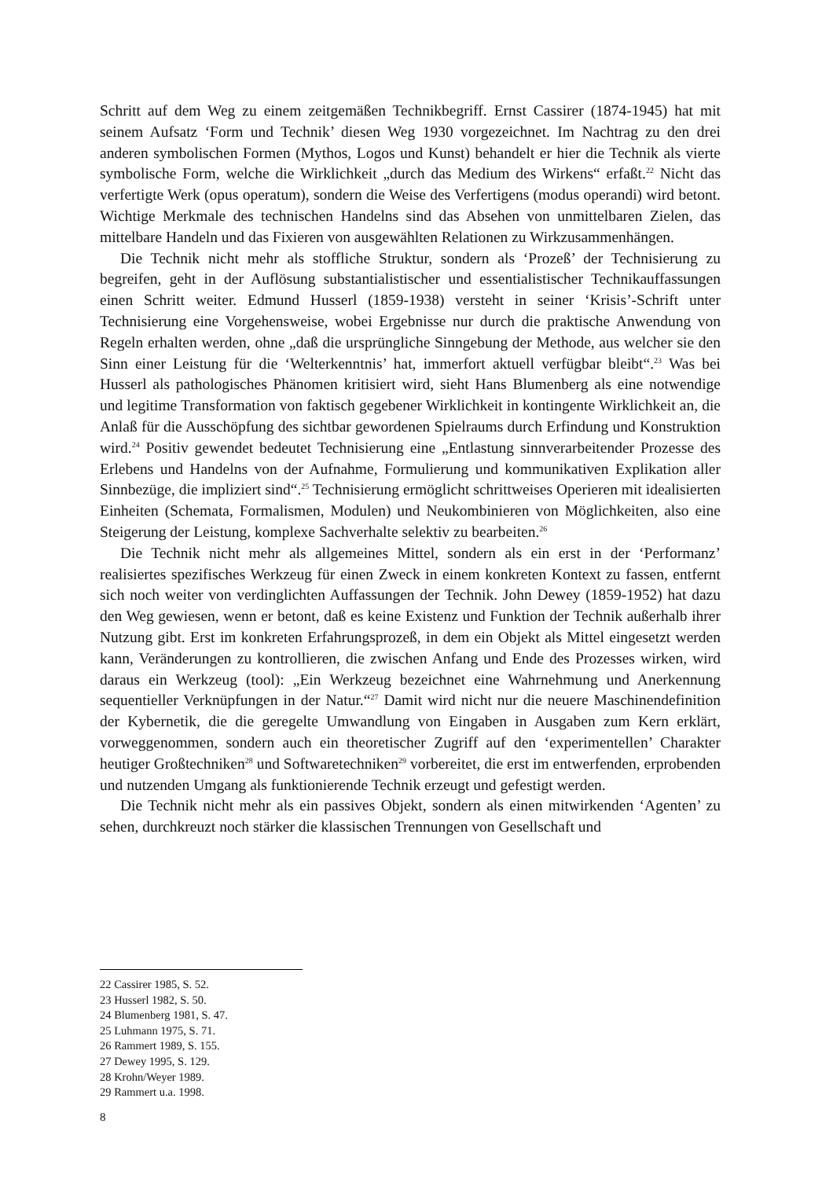Schritt auf dem Weg zu einem zeitgemäßen Technikbegriff. Ernst Cassirer (1874-1945) hat mit seinem Aufsatz ‘Form und Technik’ diesen Weg 1930 vorgezeichnet. Im Nachtrag zu den drei anderen symbolischen Formen (Mythos, Logos und Kunst) behandelt er hier die Technik als vierte symbolische Form, welche die Wirklichkeit „durch das Medium des Wirkens“ erfaßt.<sup>22</sup> Nicht das verfertigte Werk (opus operatum), sondern die Weise des Verfertigens (modus operandi) wird betont. Wichtige Merkmale des technischen Handelns sind das Absehen von unmittelbaren Zielen, das mittelbare Handeln und das Fixieren von ausgewählten Relationen zu Wirkzusammenhängen.
Die Technik nicht mehr als stoffliche Struktur, sondern als ‘Prozeß’ der Technisierung zu begreifen, geht in der Auflösung substantialistischer und essentialistischer Technikauffassungen einen Schritt weiter. Edmund Husserl (1859-1938) versteht in seiner ‘Krisis’-Schrift unter Technisierung eine Vorgehensweise, wobei Ergebnisse nur durch die praktische Anwendung von Regeln erhalten werden, ohne „daß die ursprüngliche Sinngebung der Methode, aus welcher sie den Sinn einer Leistung für die ‘Welterkenntnis’ hat, immerfort aktuell verfügbar bleibt“.<sup>23</sup> Was bei Husserl als pathologisches Phänomen kritisiert wird, sieht Hans Blumenberg als eine notwendige und legitime Transformation von faktisch gegebener Wirklichkeit in kontingente Wirklichkeit an, die Anlaß für die Ausschöpfung des sichtbar gewordenen Spielraums durch Erfindung und Konstruktion wird.<sup>24</sup> Positiv gewendet bedeutet Technisierung eine „Entlastung sinnverarbeitender Prozesse des Erlebens und Handelns von der Aufnahme, Formulierung und kommunikativen Explikation aller Sinnbezüge, die impliziert sind“.<sup>25</sup> Technisierung ermöglicht schrittweises Operieren mit idealisierten Einheiten (Schemata, Formalismen, Modulen) und Neukombinieren von Möglichkeiten, also eine Steigerung der Leistung, komplexe Sachverhalte selektiv zu bearbeiten.<sup>26</sup>
Die Technik nicht mehr als allgemeines Mittel, sondern als ein erst in der ‘Performanz’ realisiertes spezifisches Werkzeug für einen Zweck in einem konkreten Kontext zu fassen, entfernt sich noch weiter von verdinglichten Auffassungen der Technik. John Dewey (1859-1952) hat dazu den Weg gewiesen, wenn er betont, daß es keine Existenz und Funktion der Technik außerhalb ihrer Nutzung gibt. Erst im konkreten Erfahrungsprozeß, in dem ein Objekt als Mittel eingesetzt werden kann, Veränderungen zu kontrollieren, die zwischen Anfang und Ende des Prozesses wirken, wird daraus ein Werkzeug (tool): „Ein Werkzeug bezeichnet eine Wahrnehmung und Anerkennung sequentieller Verknüpfungen in der Natur.“<sup>27</sup> Damit wird nicht nur die neuere Maschinendefinition der Kybernetik, die die geregelte Umwandlung von Eingaben in Ausgaben zum Kern erklärt, vorweggenommen, sondern auch ein theoretischer Zugriff auf den ‘experimentellen’ Charakter heutiger Großtechniken<sup>28</sup> und Softwaretechniken<sup>29</sup> vorbereitet, die erst im entwerfenden, erprobenden und nutzenden Umgang als funktionierende Technik erzeugt und gefestigt werden.
Die Technik nicht mehr als ein passives Objekt, sondern als einen mitwirkenden ‘Agenten’ zu sehen, durchkreuzt noch stärker die klassischen Trennungen von Gesellschaft und
22 Cassirer 1985, S. 52.
23 Husserl 1982, S. 50.
24 Blumenberg 1981, S. 47.
25 Luhmann 1975, S. 71.
26 Rammert 1989, S. 155.
27 Dewey 1995, S. 129.
28 Krohn/Weyer 1989.
29 Rammert u.a. 1998.
8